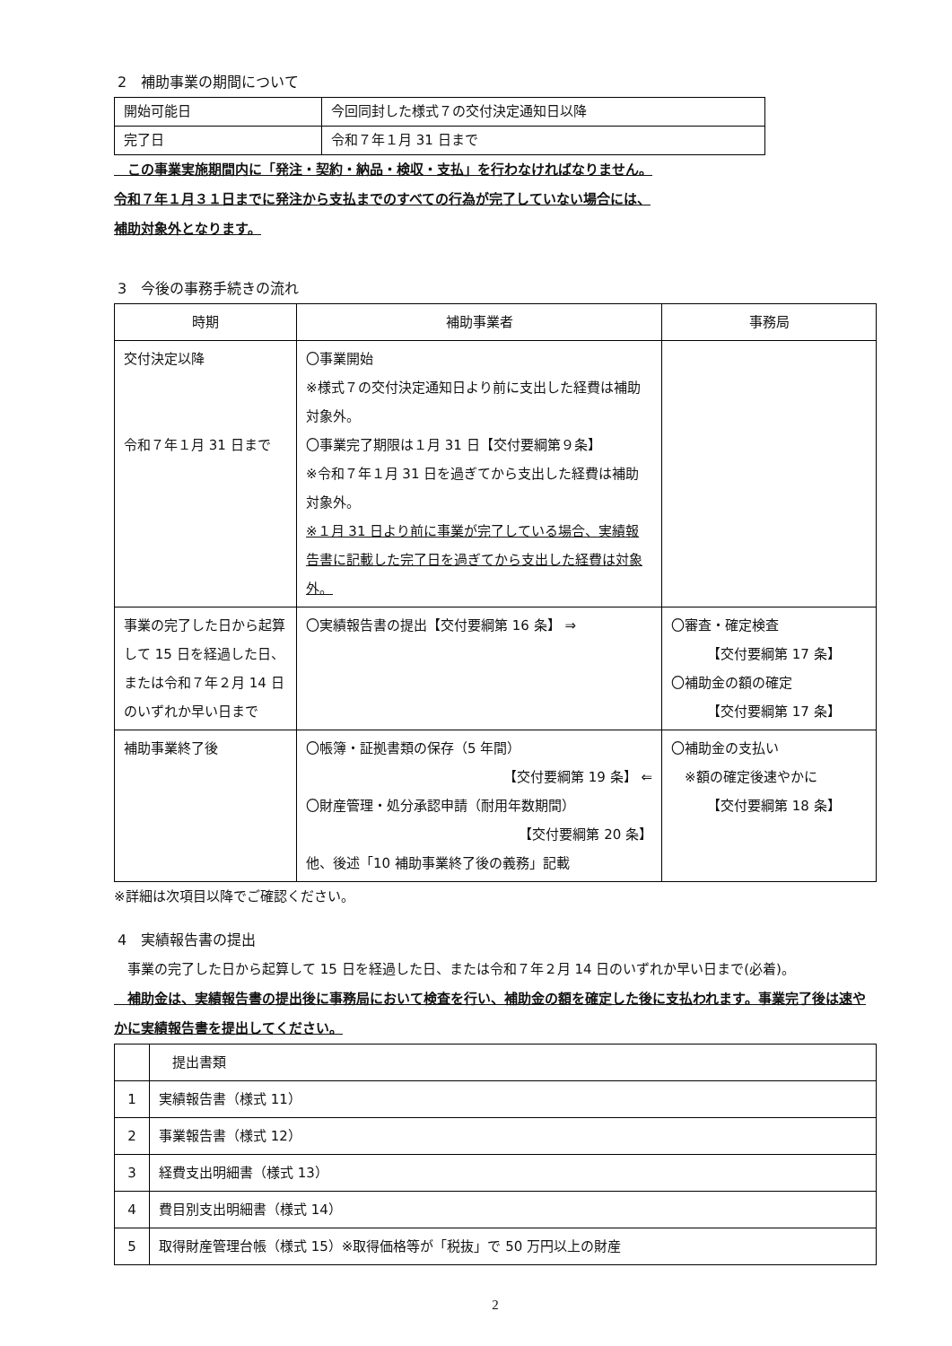2　補助事業の期間について
| 開始可能日 | 今回同封した様式７の交付決定通知日以降 |
| 完了日 | 令和７年１月 31 日まで |
　この事業実施期間内に「発注・契約・納品・検収・支払」を行わなければなりません。
令和７年１月３１日までに発注から支払までのすべての行為が完了していない場合には、
補助対象外となります。
3　今後の事務手続きの流れ
| 時期 | 補助事業者 | 事務局 |
| --- | --- | --- |
| 交付決定以降 令和７年１月 31 日まで | 〇事業開始 ※様式７の交付決定通知日より前に支出した経費は補助対象外。 〇事業完了期限は１月 31 日【交付要綱第９条】 ※令和７年１月 31 日を過ぎてから支出した経費は補助対象外。 ※１月 31 日より前に事業が完了している場合、実績報告書に記載した完了日を過ぎてから支出した経費は対象外。 | |
| 事業の完了した日から起算して 15 日を経過した日、または令和７年２月 14 日のいずれか早い日まで | 〇実績報告書の提出【交付要綱第 16 条】 ⇒ | 〇審査・確定検査 【交付要綱第 17 条】 〇補助金の額の確定 【交付要綱第 17 条】 |
| 補助事業終了後 | 〇帳簿・証拠書類の保存（5 年間） 【交付要綱第 19 条】 ⇐ 〇財産管理・処分承認申請（耐用年数期間） 【交付要綱第 20 条】 他、後述「10 補助事業終了後の義務」記載 | 〇補助金の支払い ※額の確定後速やかに 【交付要綱第 18 条】 |
※詳細は次項目以降でご確認ください。
4　実績報告書の提出
　事業の完了した日から起算して 15 日を経過した日、または令和７年２月 14 日のいずれか早い日まで(必着)。
　補助金は、実績報告書の提出後に事務局において検査を行い、補助金の額を確定した後に支払われます。事業完了後は速やかに実績報告書を提出してください。
| | 提出書類 |
| 1 | 実績報告書（様式 11） |
| 2 | 事業報告書（様式 12） |
| 3 | 経費支出明細書（様式 13） |
| 4 | 費目別支出明細書（様式 14） |
| 5 | 取得財産管理台帳（様式 15）※取得価格等が「税抜」で 50 万円以上の財産 |
2